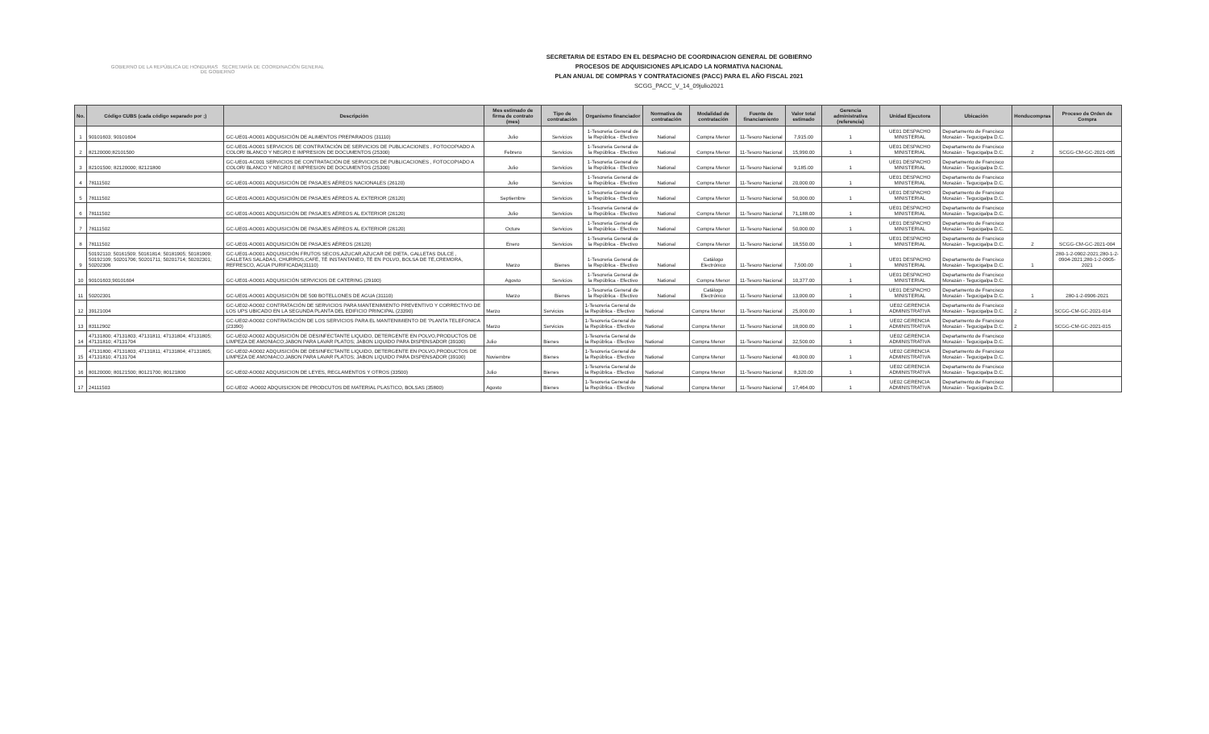GOBIERNO DE LA REPÚBLICA DE HONDURAS SECRETARÍA DE COORDINACIÓN GENERAL DE GOBIERNO
SECRETARIA DE ESTADO EN EL DESPACHO DE COORDINACION GENERAL DE GOBIERNO
PROCESOS DE ADQUISICIONES APLICADO LA NORMATIVA NACIONAL
PLAN ANUAL DE COMPRAS Y CONTRATACIONES (PACC) PARA EL AÑO FISCAL 2021
SCGG_PACC_V_14_09julio2021
| No. | Código CUBS (cada código separado por ;) | Descripción | Mes estimado de firma de contrato (mes) | Tipo de contratación | Organismo financiador | Normativa de contratación | Modalidad de contratación | Fuente de financiamiento | Valor total estimado | Gerencia administrativa (referencia) | Unidad Ejecutora | Ubicación | Honducompras | Proceso de Orden de Compra |
| --- | --- | --- | --- | --- | --- | --- | --- | --- | --- | --- | --- | --- | --- | --- |
| 1 | 90101603; 90101604 | GC-UE01-AO001 ADQUISICIÓN DE ALIMENTOS PREPARADOS (31110) | Julio | Servicios | 1-Tesoreria General de la República - Efectivo | National | Compra Menor | 11-Tesoro Nacional | 7,915.00 | 1 | UE01 DESPACHO MINISTERIAL | Departamento de Francisco Morazán - Tegucigalpa D.C. | | |
| 2 | 82120000;82101500 | GC-UE01-AO001 SERVICIOS DE CONTRATACIÓN DE SERVICIOS DE PUBLICACIONES , FOTOCOPIADO A COLOR/ BLANCO Y NEGRO E IMPRESION DE DOCUMENTOS (25300) | Febrero | Servicios | 1-Tesoreria General de la República - Efectivo | National | Compra Menor | 11-Tesoro Nacional | 15,990.00 | 1 | UE01 DESPACHO MINISTERIAL | Departamento de Francisco Morazán - Tegucigalpa D.C. | 2 | SCGG-CM-GC-2021-005 |
| 3 | 82101500; 82120000; 82121800 | GC-UE01-AC001 SERVICIOS DE CONTRATACIÓN DE SERVICIOS DE PUBLICACIONES , FOTOCOPIADO A COLOR/ BLANCO Y NEGRO E IMPRESION DE DOCUMENTOS (25300) | Julio | Servicios | 1-Tesoreria General de la República - Efectivo | National | Compra Menor | 11-Tesoro Nacional | 9,185.00 | 1 | UE01 DESPACHO MINISTERIAL | Departamento de Francisco Morazán - Tegucigalpa D.C. | | |
| 4 | 78111502 | GC-UE01-AO001 ADQUISICIÓN DE PASAJES AÉREOS NACIONALES (26120) | Julio | Servicios | 1-Tesoreria General de la República - Efectivo | National | Compra Menor | 11-Tesoro Nacional | 20,000.00 | 1 | UE01 DESPACHO MINISTERIAL | Departamento de Francisco Morazán - Tegucigalpa D.C. | | |
| 5 | 78111502 | GC-UE01-AO001 ADQUISICIÓN DE PASAJES AÉREOS AL EXTERIOR (26120) | Septiembre | Servicios | 1-Tesoreria General de la República - Efectivo | National | Compra Menor | 11-Tesoro Nacional | 50,000.00 | 1 | UE01 DESPACHO MINISTERIAL | Departamento de Francisco Morazán - Tegucigalpa D.C. | | |
| 6 | 78111502 | GC-UE01-AO001 ADQUISICIÓN DE PASAJES AÉREOS AL EXTERIOR (26120) | Julio | Servicios | 1-Tesoreria General de la República - Efectivo | National | Compra Menor | 11-Tesoro Nacional | 71,188.00 | 1 | UE01 DESPACHO MINISTERIAL | Departamento de Francisco Morazán - Tegucigalpa D.C. | | |
| 7 | 78111502 | GC-UE01-AO001 ADQUISICIÓN DE PASAJES AÉREOS AL EXTERIOR (26120) | Octure | Servicios | 1-Tesoreria General de la República - Efectivo | National | Compra Menor | 11-Tesoro Nacional | 50,000.00 | 1 | UE01 DESPACHO MINISTERIAL | Departamento de Francisco Morazán - Tegucigalpa D.C. | | |
| 8 | 78111502 | GC-UE01-AO001 ADQUISICIÓN DE PASAJES AÉREOS (26120) | Enero | Servicios | 1-Tesoreria General de la República - Efectivo | National | Compra Menor | 11-Tesoro Nacional | 18,550.00 | 1 | UE01 DESPACHO MINISTERIAL | Departamento de Francisco Morazán - Tegucigalpa D.C. | 2 | SCGG-CM-GC-2021-004 |
| 9 | 50192110; 50161509; 50161814; 50181905; 50181909; 50192109; 50201706; 50201711; 50201714; 50202301; 50202306 | GC-UE01-AO001 ADQUISICIÓN FRUTOS SECOS,AZUCAR,AZUCAR DE DIETA, GALLETAS DULCE , GALLETAS SALADAS, CHURROS,CAFÉ, TÉ INSTANTANEO, TÉ EN POLVO, BOLSA DE TÉ,CREMORA, REFRESCO, AGUA PURIFICADA(31110) | Marzo | Bienes | 1-Tesoreria General de la República - Efectivo | National | Catálogo Electrónico | 11-Tesoro Nacional | 7,500.00 | 1 | UE01 DESPACHO MINISTERIAL | Departamento de Francisco Morazán - Tegucigalpa D.C. | 1 | 280-1-2-0902-2021;280-1-2-0904-2021;280-1-2-0905-2021 |
| 10 | 90101603;90101604 | GC-UE01-AO001 ADQUISICIÓN SERVICIOS DE CATERING (29100) | Agosto | Servicios | 1-Tesoreria General de la República - Efectivo | National | Compra Menor | 11-Tesoro Nacional | 10,377.00 | 1 | UE01 DESPACHO MINISTERIAL | Departamento de Francisco Morazán - Tegucigalpa D.C. | | |
| 11 | 50202301 | GC-UE01-AO001 ADQUISICIÓN DE 500 BOTELLONES DE AGUA (31110) | Marzo | Bienes | 1-Tesoreria General de la República - Efectivo | National | Catálogo Electrónico | 11-Tesoro Nacional | 13,000.00 | 1 | UE01 DESPACHO MINISTERIAL | Departamento de Francisco Morazán - Tegucigalpa D.C. | 1 | 280-1-2-0906-2021 |
| 12 | 39121004 | GC-UE02-AO002 CONTRATACIÓN DE SERVICIOS PARA MANTENIMIENTO PREVENTIVO Y CORRECTIVO DE LOS UPS UBICADO EN LA SEGUNDA PLANTA DEL EDIFICIO PRINCIPAL (23390) | Marzo | Servicios | 1-Tesoreria General de la República - Efectivo | National | Compra Menor | 11-Tesoro Nacional | 25,000.00 | 1 | UE02 GERENCIA ADMINISTRATIVA | Departamento de Francisco Morazán - Tegucigalpa D.C. | 2 | SCGG-CM-GC-2021-014 |
| 13 | 83112902 | GC-UE02-AO002 CONTRATACIÓN DE LOS SERVICIOS PARA EL MANTENIMIENTO DE 'PLANTA TELEFONICA (23390) | Marzo | Servicios | 1-Tesoreria General de la República - Efectivo | National | Compra Menor | 11-Tesoro Nacional | 18,000.00 | 1 | UE02 GERENCIA ADMINISTRATIVA | Departamento de Francisco Morazán - Tegucigalpa D.C. | 2 | SCGG-CM-GC-2021-015 |
| 14 | 47131800; 47131803; 47131811; 47131804; 47131805; 47131810; 47131704 | GC-UE02-AO002 ADQUISICIÓN DE DESINFECTANTE LIQUIDO, DETERGENTE EN POLVO,PRODUCTOS DE LIMPEZA DE AMONIACO;JABON PARA LAVAR PLATOS; JABON LIQUIDO PARA DISPENSADOR (39100) | Julio | Bienes | 1-Tesoreria General de la República - Efectivo | National | Compra Menor | 11-Tesoro Nacional | 32,500.00 | 1 | UE02 GERENCIA ADMINISTRATIVA | Departamento de Francisco Morazán - Tegucigalpa D.C. | | |
| 15 | 47131800; 47131803; 47131811; 47131804; 47131805; 47131810; 47131704 | GC-UE02-AO002 ADQUISICIÓN DE DESINFECTANTE LIQUIDO, DETERGENTE EN POLVO,PRODUCTOS DE LIMPEZA DE AMONIACO;JABON PARA LAVAR PLATOS; JABON LIQUIDO PARA DISPENSADOR (39100) | Noviembre | Bienes | 1-Tesoreria General de la República - Efectivo | National | Compra Menor | 11-Tesoro Nacional | 40,000.00 | 1 | UE02 GERENCIA ADMINISTRATIVA | Departamento de Francisco Morazán - Tegucigalpa D.C. | | |
| 16 | 80120000; 80121500; 80121700; 80121800 | GC-UE02-AO002 ADQUISICION DE LEYES, REGLAMENTOS Y OTROS (33500) | Julio | Bienes | 1-Tesoreria General de la República - Efectivo | National | Compra Menor | 11-Tesoro Nacional | 8,320.00 | 1 | UE02 GERENCIA ADMINISTRATIVA | Departamento de Francisco Morazán - Tegucigalpa D.C. | | |
| 17 | 24111503 | GC-UE02 -AO002 ADQUISICION DE PRODCUTOS DE MATERIAL PLASTICO, BOLSAS (35800) | Agosto | Bienes | 1-Tesoreria General de la República - Efectivo | National | Compra Menor | 11-Tesoro Nacional | 17,464.00 | 1 | UE02 GERENCIA ADMINISTRATIVA | Departamento de Francisco Morazán - Tegucigalpa D.C. | | |